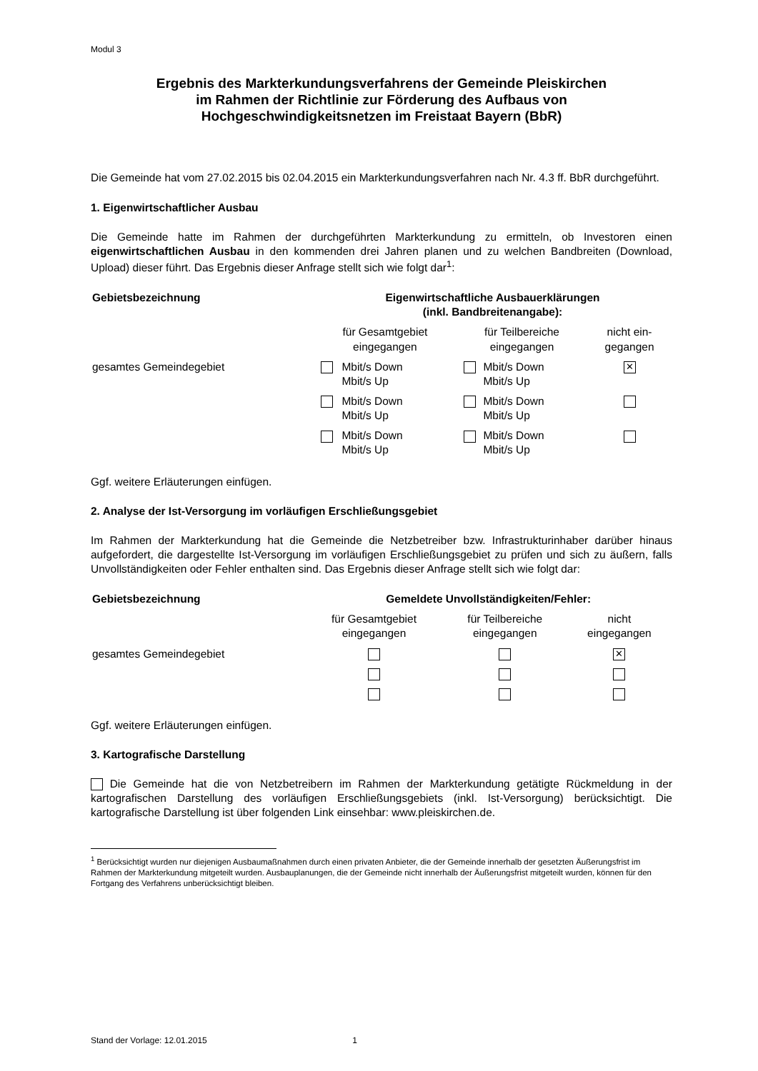Modul 3
Ergebnis des Markterkundungsverfahrens der Gemeinde Pleiskirchen
im Rahmen der Richtlinie zur Förderung des Aufbaus von
Hochgeschwindigkeitsnetzen im Freistaat Bayern (BbR)
Die Gemeinde hat vom 27.02.2015 bis 02.04.2015 ein Markterkundungsverfahren nach Nr. 4.3 ff. BbR durchgeführt.
1. Eigenwirtschaftlicher Ausbau
Die Gemeinde hatte im Rahmen der durchgeführten Markterkundung zu ermitteln, ob Investoren einen eigenwirtschaftlichen Ausbau in den kommenden drei Jahren planen und zu welchen Bandbreiten (Download, Upload) dieser führt. Das Ergebnis dieser Anfrage stellt sich wie folgt dar<sup>1</sup>:
| Gebietsbezeichnung | Eigenwirtschaftliche Ausbauerklärungen (inkl. Bandbreitenangabe): | | | | |
| --- | --- | --- | --- | --- | --- |
| | für Gesamtgebiet eingegangen | | für Teilbereiche eingegangen | | nicht ein- gegangen |
| gesamtes Gemeindegebiet | | Mbit/s Down Mbit/s Up | | Mbit/s Down Mbit/s Up | ✕ |
| | | Mbit/s Down Mbit/s Up | | Mbit/s Down Mbit/s Up | |
| | | Mbit/s Down Mbit/s Up | | Mbit/s Down Mbit/s Up | |
Ggf. weitere Erläuterungen einfügen.
2. Analyse der Ist-Versorgung im vorläufigen Erschließungsgebiet
Im Rahmen der Markterkundung hat die Gemeinde die Netzbetreiber bzw. Infrastrukturinhaber darüber hinaus aufgefordert, die dargestellte Ist-Versorgung im vorläufigen Erschließungsgebiet zu prüfen und sich zu äußern, falls Unvollständigkeiten oder Fehler enthalten sind. Das Ergebnis dieser Anfrage stellt sich wie folgt dar:
| Gebietsbezeichnung | Gemeldete Unvollständigkeiten/Fehler: | | |
| --- | --- | --- | --- |
| | für Gesamtgebiet eingegangen | für Teilbereiche eingegangen | nicht eingegangen |
| gesamtes Gemeindegebiet | | | ✕ |
Ggf. weitere Erläuterungen einfügen.
3. Kartografische Darstellung
Die Gemeinde hat die von Netzbetreibern im Rahmen der Markterkundung getätigte Rückmeldung in der kartografischen Darstellung des vorläufigen Erschließungsgebiets (inkl. Ist-Versorgung) berücksichtigt. Die kartografische Darstellung ist über folgenden Link einsehbar: www.pleiskirchen.de.
<sup>1</sup> Berücksichtigt wurden nur diejenigen Ausbaumaßnahmen durch einen privaten Anbieter, die der Gemeinde innerhalb der gesetzten Äußerungsfrist im Rahmen der Markterkundung mitgeteilt wurden. Ausbauplanungen, die der Gemeinde nicht innerhalb der Äußerungsfrist mitgeteilt wurden, können für den Fortgang des Verfahrens unberücksichtigt bleiben.
Stand der Vorlage: 12.01.2015 1